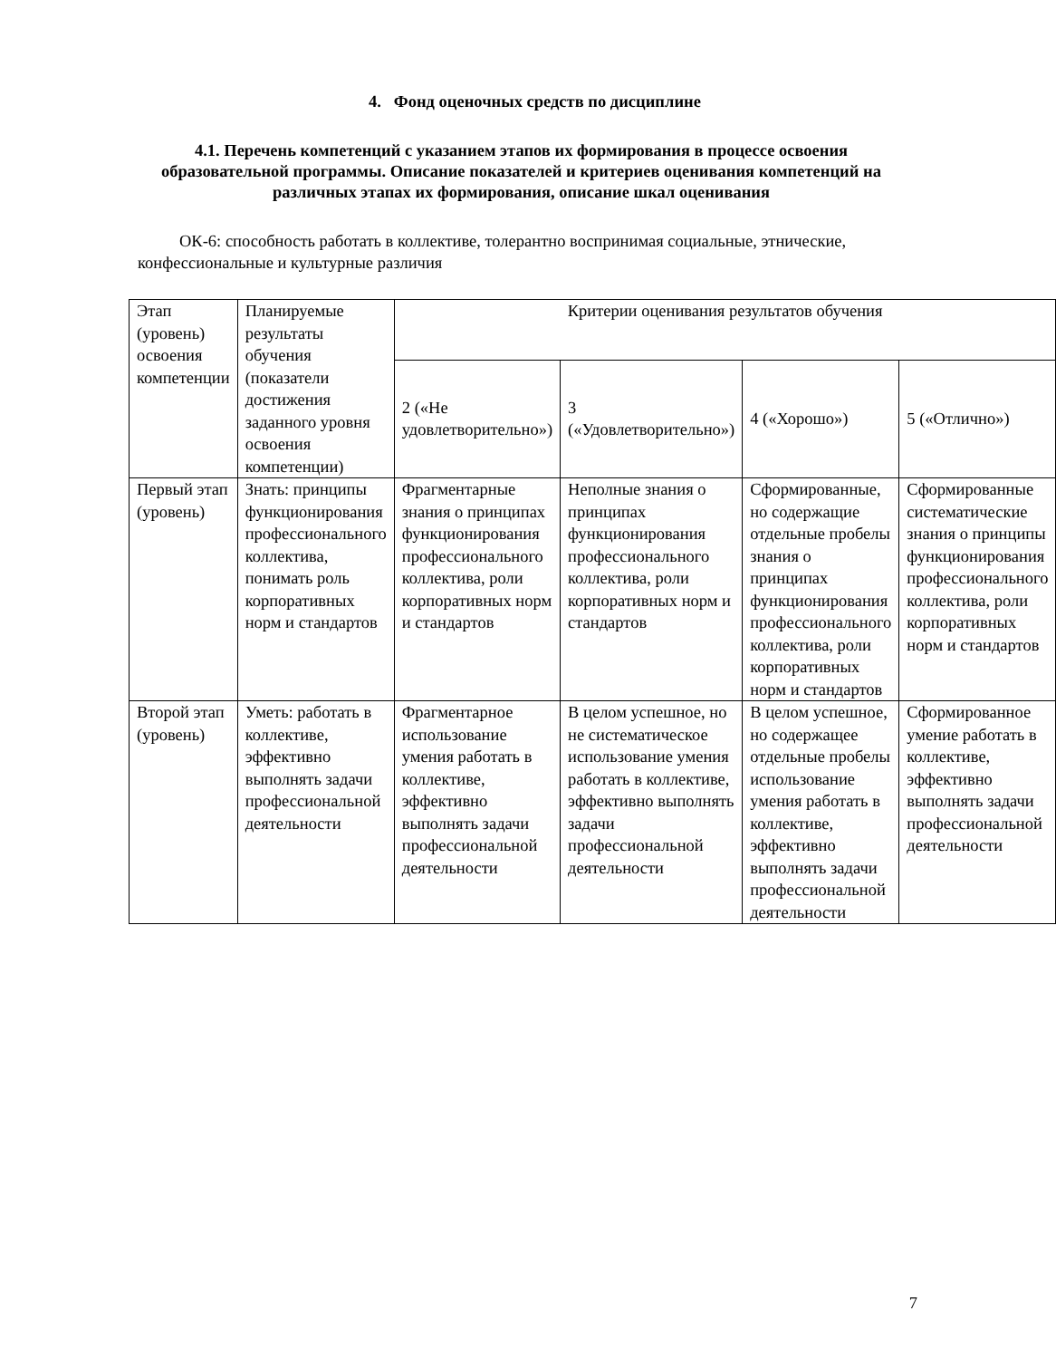4. Фонд оценочных средств по дисциплине
4.1. Перечень компетенций с указанием этапов их формирования в процессе освоения образовательной программы. Описание показателей и критериев оценивания компетенций на различных этапах их формирования, описание шкал оценивания
ОК-6: способность работать в коллективе, толерантно воспринимая социальные, этнические, конфессиональные и культурные различия
| Этап (уровень) освоения компетенции | Планируемые результаты обучения (показатели достижения заданного уровня освоения компетенции) | Критерии оценивания результатов обучения | | | |
| | | 2 («Не удовлетворительно») | 3 («Удовлетворительно») | 4 («Хорошо») | 5 («Отлично») |
| Первый этап (уровень) | Знать: принципы функционирования профессионального коллектива, понимать роль корпоративных норм и стандартов | Фрагментарные знания о принципах функционирования профессионального коллектива, роли корпоративных норм и стандартов | Неполные знания о принципах функционирования профессионального коллектива, роли корпоративных норм и стандартов | Сформированные, но содержащие отдельные пробелы знания о принципах функционирования профессионального коллектива, роли корпоративных норм и стандартов | Сформированные систематические знания о принципы функционирования профессионального коллектива, роли корпоративных норм и стандартов |
| Второй этап (уровень) | Уметь: работать в коллективе, эффективно выполнять задачи профессиональной деятельности | Фрагментарное использование умения работать в коллективе, эффективно выполнять задачи профессиональной деятельности | В целом успешное, но не систематическое использование умения работать в коллективе, эффективно выполнять задачи профессиональной деятельности | В целом успешное, но содержащее отдельные пробелы использование умения работать в коллективе, эффективно выполнять задачи профессиональной деятельности | Сформированное умение работать в коллективе, эффективно выполнять задачи профессиональной деятельности |
7